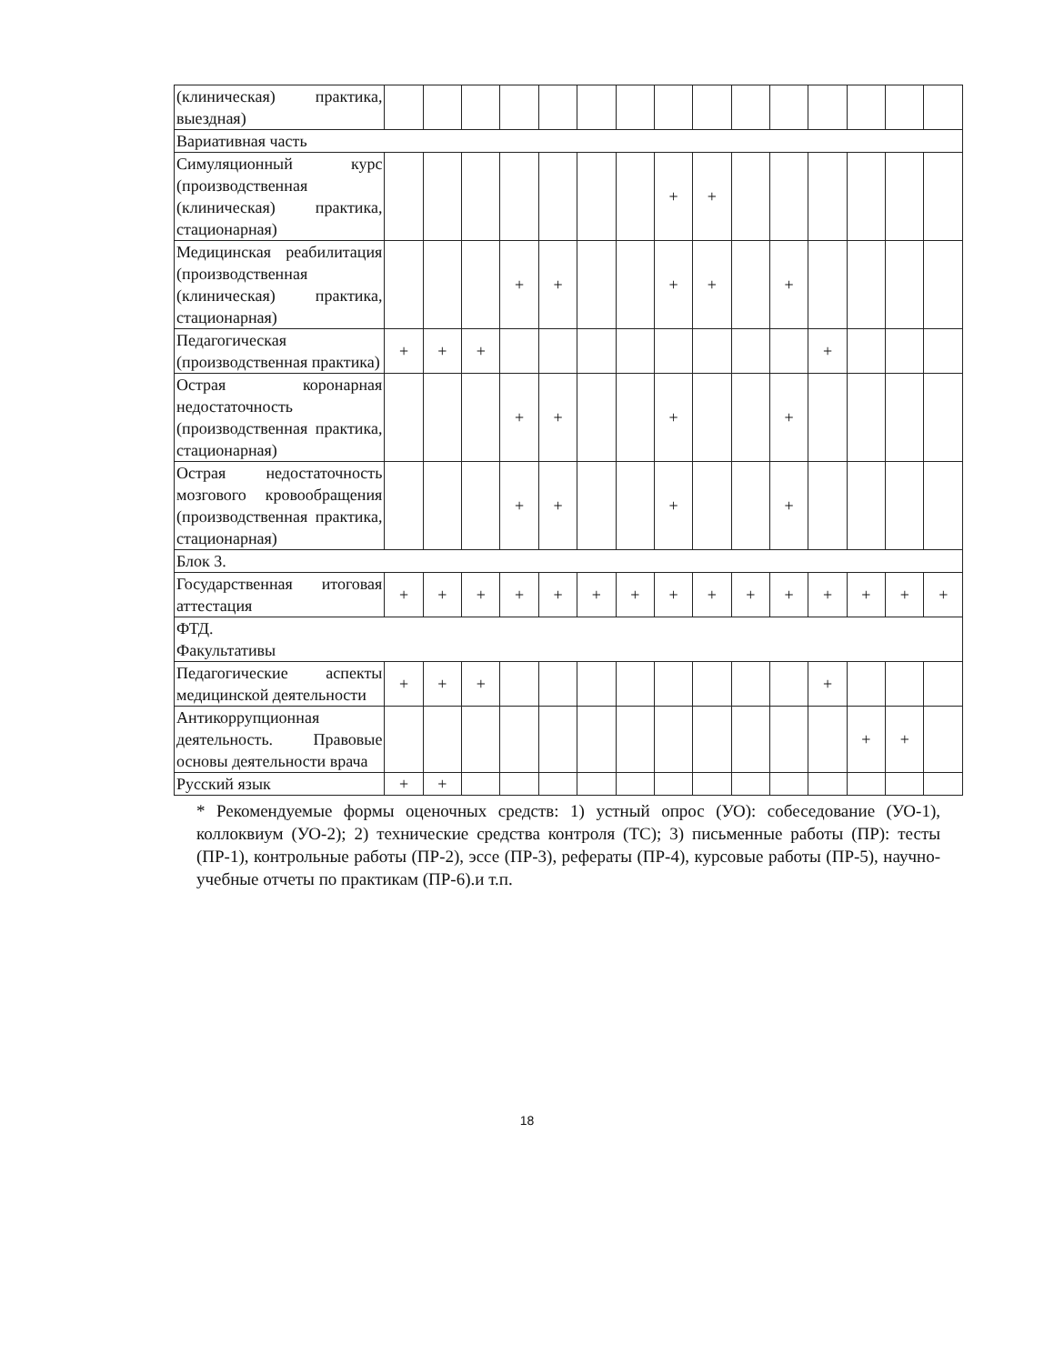| (клиническая) практика, выездная) | | | | | | | | | | | | | | | |
| Вариативная часть | | | | | | | | | | | | | | | |
| Симуляционный курс (производственная (клиническая) практика, стационарная) | | | | | | | | + | + | | | | | | |
| Медицинская реабилитация (производственная (клиническая) практика, стационарная) | | | | + | + | | | + | + | | + | | | | |
| Педагогическая (производственная практика) | + | + | + | | | | | | | | | + | | | |
| Острая коронарная недостаточность (производственная практика, стационарная) | | | | + | + | | | + | | | + | | | | |
| Острая недостаточность мозгового кровообращения (производственная практика, стационарная) | | | | + | + | | | + | | | + | | | | |
| Блок 3. | | | | | | | | | | | | | | | |
| Государственная итоговая аттестация | + | + | + | + | + | + | + | + | + | + | + | + | + | + | + |
| ФТД. Факультативы | | | | | | | | | | | | | | | |
| Педагогические аспекты медицинской деятельности | + | + | + | | | | | | | | | + | | | |
| Антикоррупционная деятельность. Правовые основы деятельности врача | | | | | | | | | | | | | + | + | |
| Русский язык | + | + | | | | | | | | | | | | | |
* Рекомендуемые формы оценочных средств: 1) устный опрос (УО): собеседование (УО-1), коллоквиум (УО-2); 2) технические средства контроля (ТС); 3) письменные работы (ПР): тесты (ПР-1), контрольные работы (ПР-2), эссе (ПР-3), рефераты (ПР-4), курсовые работы (ПР-5), научно-учебные отчеты по практикам (ПР-6).и т.п.
18